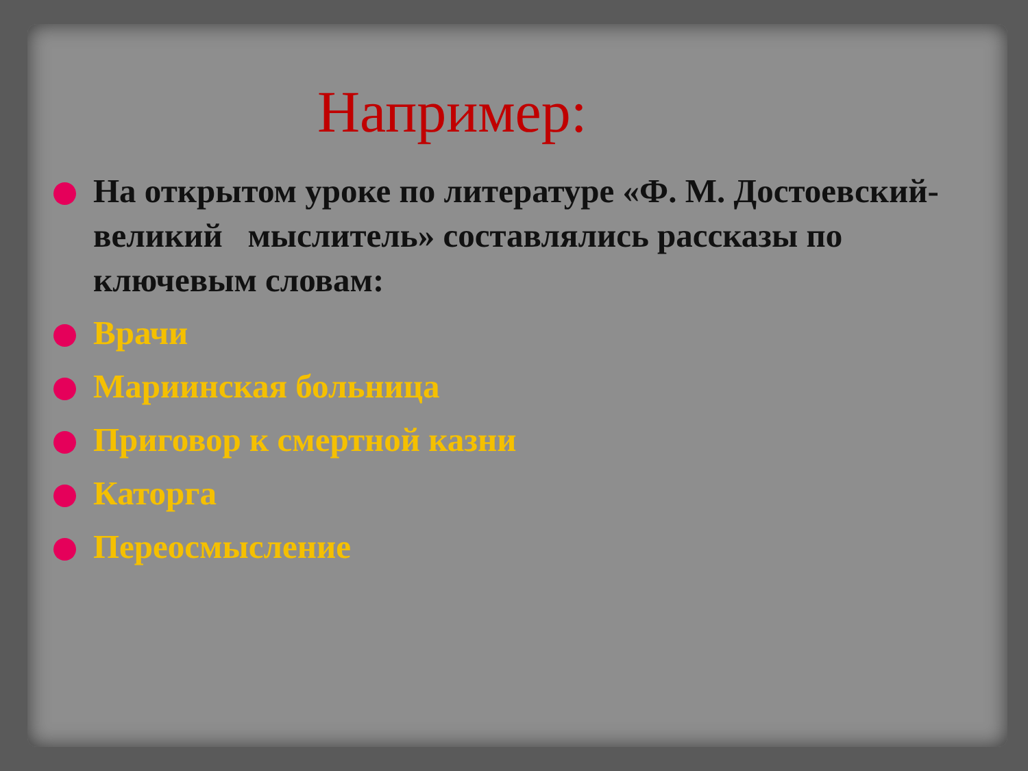Например:
На открытом уроке по литературе «Ф. М. Достоевский- великий мыслитель» составлялись рассказы по ключевым словам:
Врачи
Мариинская больница
Приговор к смертной казни
Каторга
Переосмысление